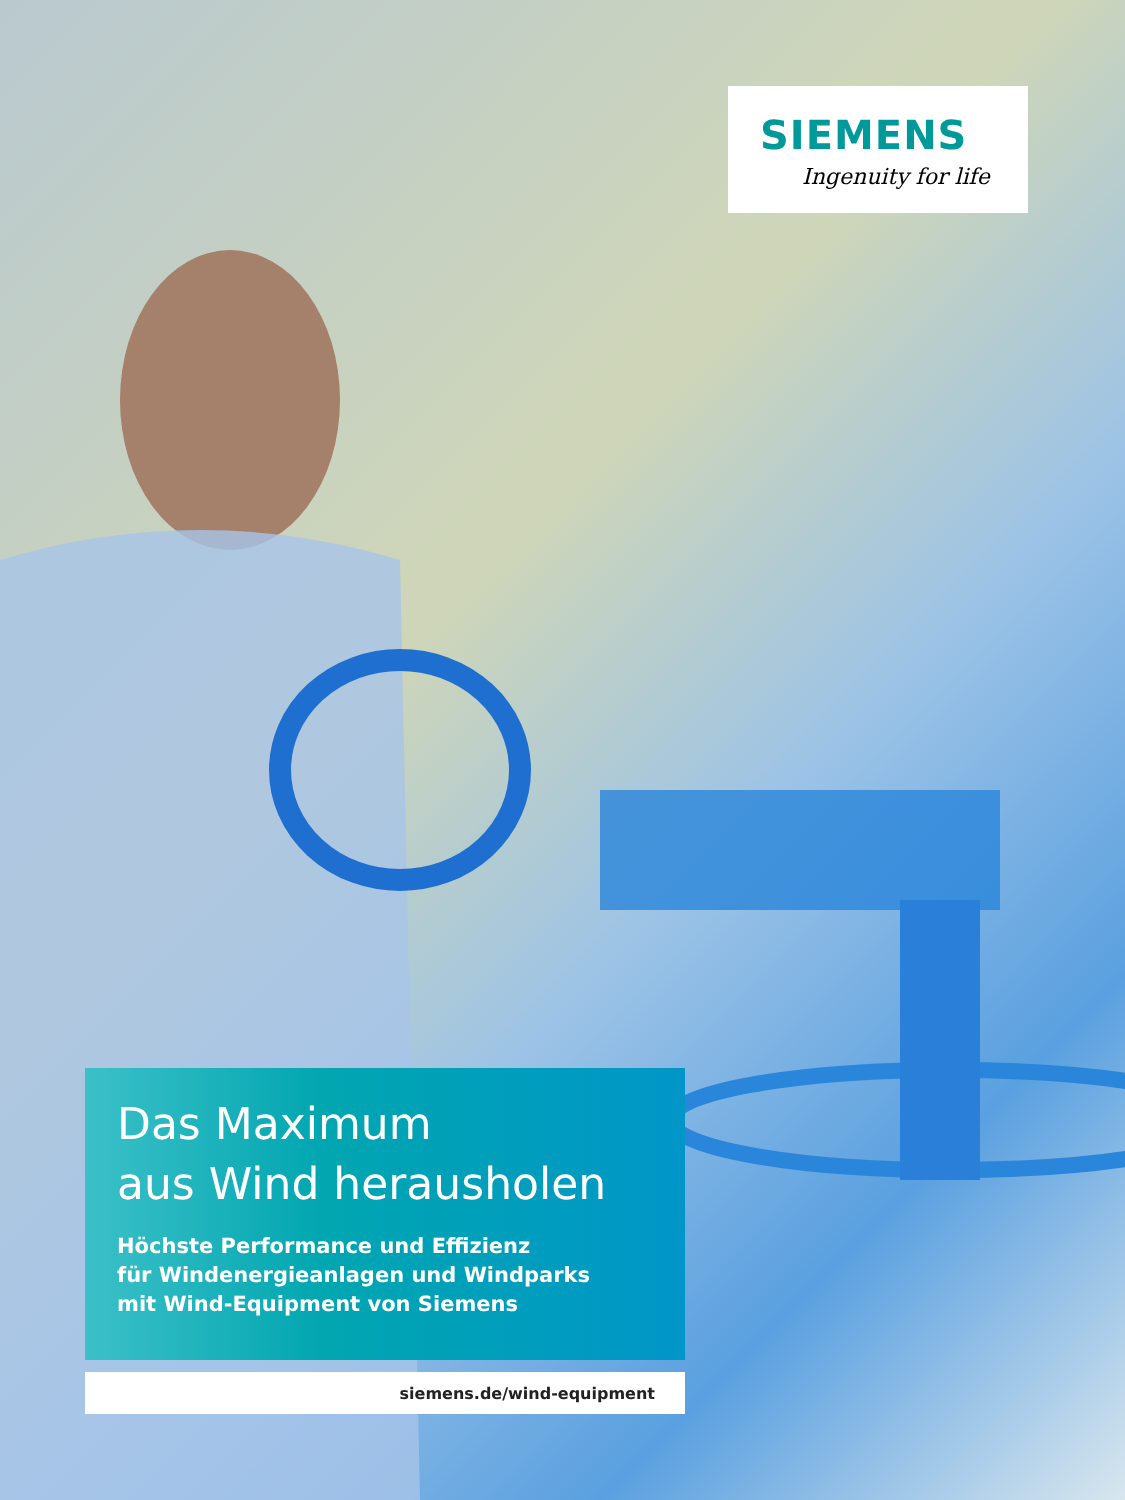SIEMENS
Ingenuity for life
Das Maximum
aus Wind herausholen
Höchste Performance und Effizienz
für Windenergieanlagen und Windparks
mit Wind-Equipment von Siemens
siemens.de/wind-equipment